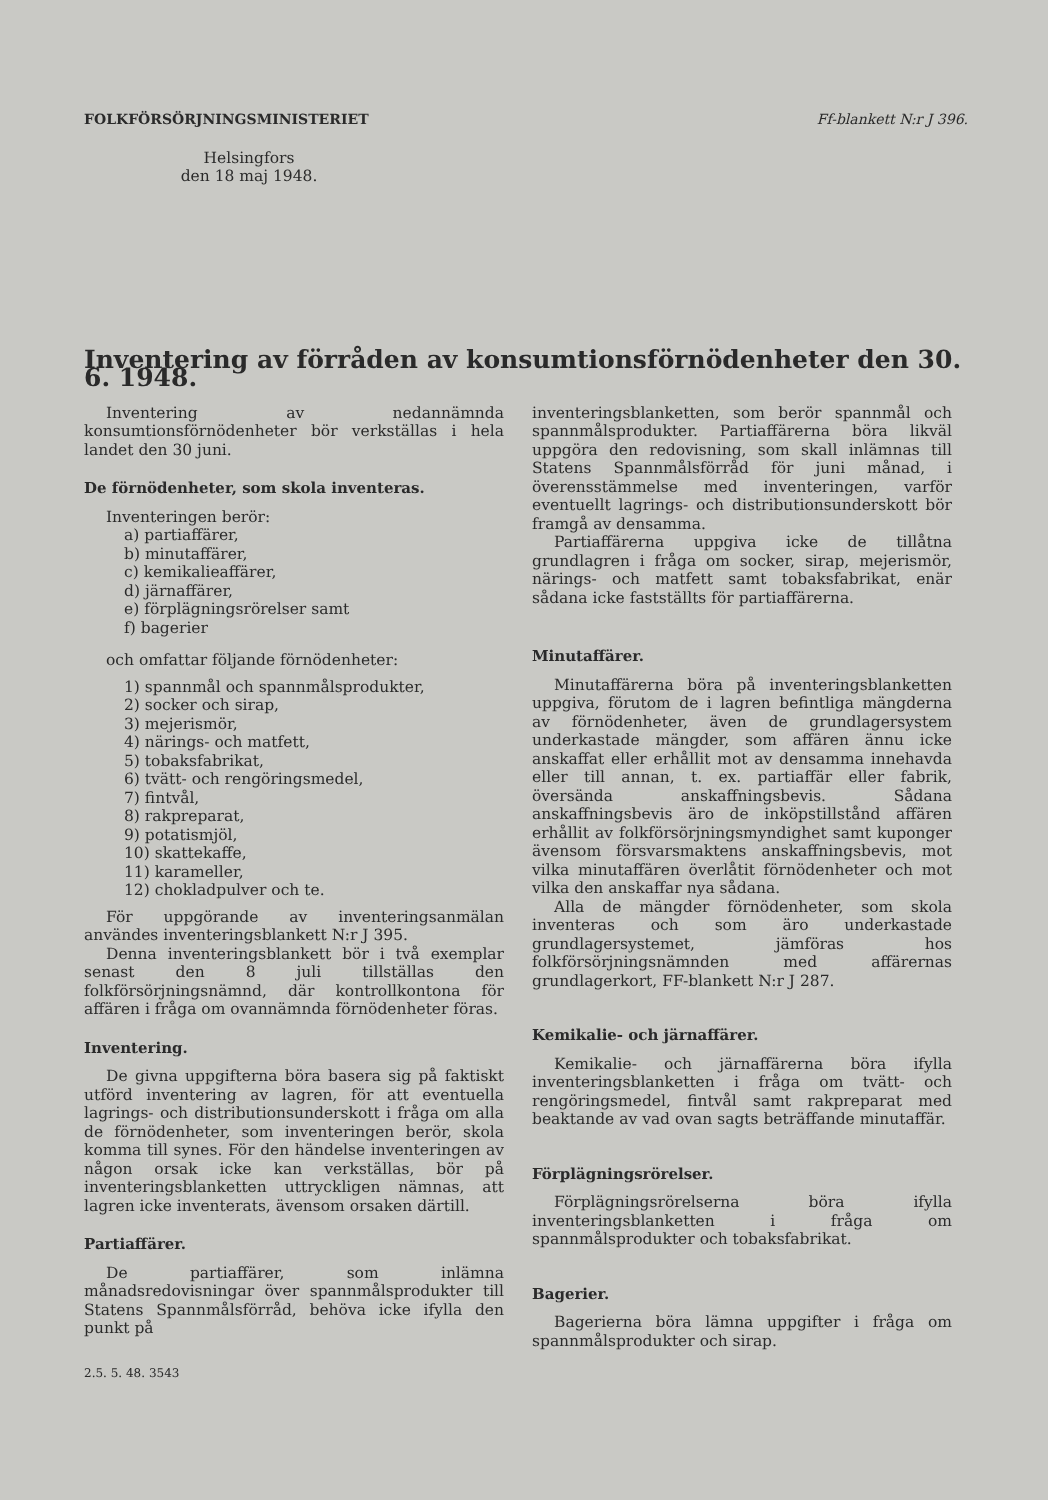FOLKFÖRSÖRJNINGSMINISTERIET Ff-blankett N:r J 396.
Helsingfors
den 18 maj 1948.
Inventering av förråden av konsumtionsförnödenheter den 30. 6. 1948.
Inventering av nedannämnda konsumtionsförnödenheter bör verkställas i hela landet den 30 juni.
De förnödenheter, som skola inventeras.
Inventeringen berör:
a) partiaffärer,
b) minutaffärer,
c) kemikalieaffärer,
d) järnaffärer,
e) förplägningsrörelser samt
f) bagerier
och omfattar följande förnödenheter:
1) spannmål och spannmålsprodukter,
2) socker och sirap,
3) mejerismör,
4) närings- och matfett,
5) tobaksfabrikat,
6) tvätt- och rengöringsmedel,
7) fintvål,
8) rakpreparat,
9) potatismjöl,
10) skattekaffe,
11) karameller,
12) chokladpulver och te.
För uppgörande av inventeringsanmälan användes inventeringsblankett N:r J 395.
Denna inventeringsblankett bör i två exemplar senast den 8 juli tillställas den folkförsörjningsnämnd, där kontrollkontona för affären i fråga om ovannämnda förnödenheter föras.
Inventering.
De givna uppgifterna böra basera sig på faktiskt utförd inventering av lagren, för att eventuella lagrings- och distributionsunderskott i fråga om alla de förnödenheter, som inventeringen berör, skola komma till synes. För den händelse inventeringen av någon orsak icke kan verkställas, bör på inventeringsblanketten uttryckligen nämnas, att lagren icke inventerats, ävensom orsaken därtill.
Partiaffärer.
De partiaffärer, som inlämna månadsredovisningar över spannmålsprodukter till Statens Spannmålsförråd, behöva icke ifylla den punkt på
2.5. 5. 48. 3543
inventeringsblanketten, som berör spannmål och spannmålsprodukter. Partiaffärerna böra likväl uppgöra den redovisning, som skall inlämnas till Statens Spannmålsförråd för juni månad, i överensstämmelse med inventeringen, varför eventuellt lagrings- och distributionsunderskott bör framgå av densamma.
Partiaffärerna uppgiva icke de tillåtna grundlagren i fråga om socker, sirap, mejerismör, närings- och matfett samt tobaksfabrikat, enär sådana icke fastställts för partiaffärerna.
Minutaffärer.
Minutaffärerna böra på inventeringsblanketten uppgiva, förutom de i lagren befintliga mängderna av förnödenheter, även de grundlagersystem underkastade mängder, som affären ännu icke anskaffat eller erhållit mot av densamma innehavda eller till annan, t. ex. partiaffär eller fabrik, översända anskaffningsbevis. Sådana anskaffningsbevis äro de inköpstillstånd affären erhållit av folkförsörjningsmyndighet samt kuponger ävensom försvarsmaktens anskaffningsbevis, mot vilka minutaffären överlåtit förnödenheter och mot vilka den anskaffar nya sådana.
Alla de mängder förnödenheter, som skola inventeras och som äro underkastade grundlagersystemet, jämföras hos folkförsörjningsnämnden med affärernas grundlagerkort, FF-blankett N:r J 287.
Kemikalie- och järnaffärer.
Kemikalie- och järnaffärerna böra ifylla inventeringsblanketten i fråga om tvätt- och rengöringsmedel, fintvål samt rakpreparat med beaktande av vad ovan sagts beträffande minutaffär.
Förplägningsrörelser.
Förplägningsrörelserna böra ifylla inventeringsblanketten i fråga om spannmålsprodukter och tobaksfabrikat.
Bagerier.
Bagerierna böra lämna uppgifter i fråga om spannmålsprodukter och sirap.